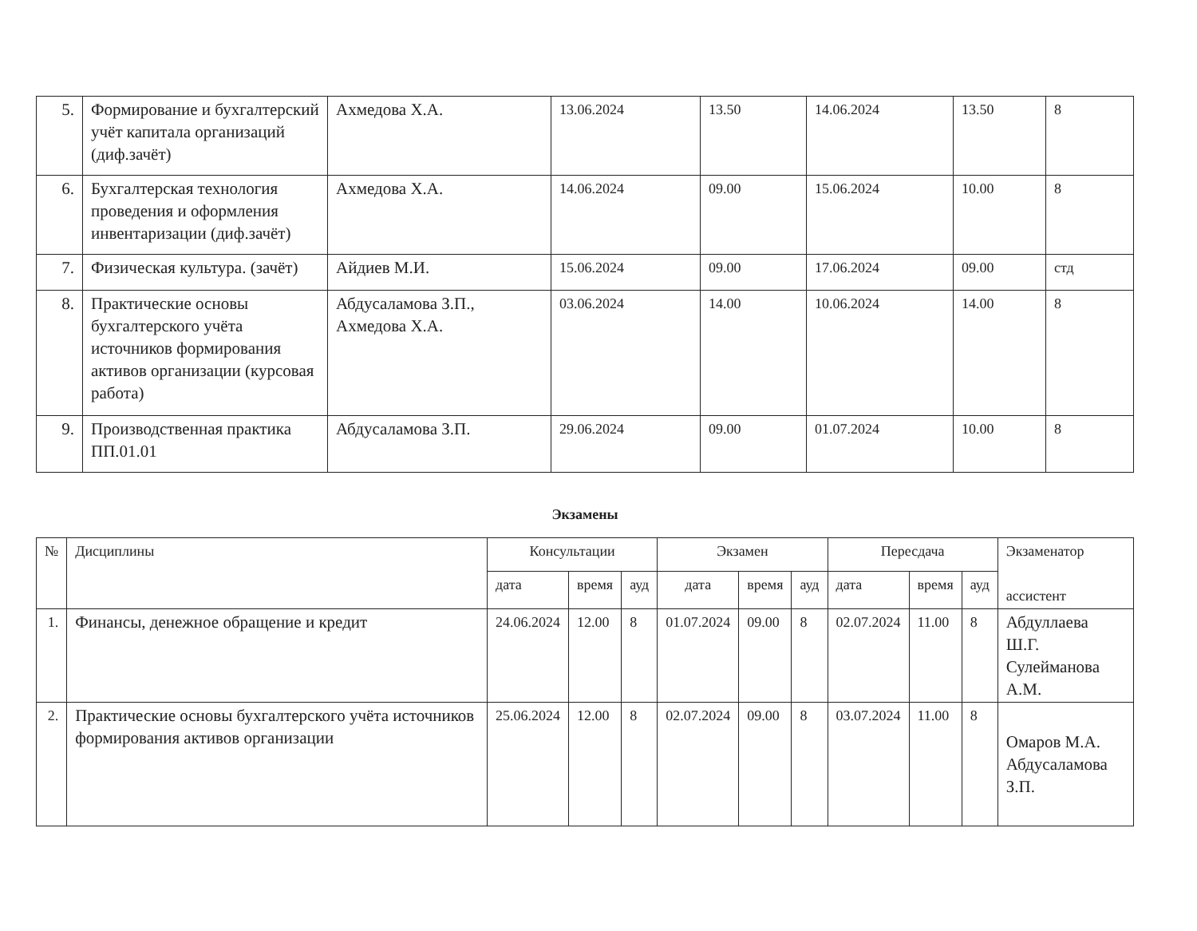| 5. | Формирование и бухгалтерский учёт капитала организаций (диф.зачёт) | Ахмедова Х.А. | 13.06.2024 | 13.50 | 14.06.2024 | 13.50 | 8 |
| 6. | Бухгалтерская технология проведения и оформления инвентаризации (диф.зачёт) | Ахмедова Х.А. | 14.06.2024 | 09.00 | 15.06.2024 | 10.00 | 8 |
| 7. | Физическая культура. (зачёт) | Айдиев М.И. | 15.06.2024 | 09.00 | 17.06.2024 | 09.00 | стд |
| 8. | Практические основы бухгалтерского учёта источников формирования активов организации (курсовая работа) | Абдусаламова З.П., Ахмедова Х.А. | 03.06.2024 | 14.00 | 10.06.2024 | 14.00 | 8 |
| 9. | Производственная практика ПП.01.01 | Абдусаламова З.П. | 29.06.2024 | 09.00 | 01.07.2024 | 10.00 | 8 |
Экзамены
| № | Дисциплины | Консультации | | | Экзамен | | | Пересдача | | | Экзаменатор ассистент |
| --- | --- | --- | --- | --- | --- | --- | --- | --- | --- | --- | --- |
| | | дата | время | ауд | дата | время | ауд | дата | время | ауд | |
| 1. | Финансы, денежное обращение и кредит | 24.06.2024 | 12.00 | 8 | 01.07.2024 | 09.00 | 8 | 02.07.2024 | 11.00 | 8 | Абдуллаева Ш.Г. Сулейманова А.М. |
| 2. | Практические основы бухгалтерского учёта источников формирования активов организации | 25.06.2024 | 12.00 | 8 | 02.07.2024 | 09.00 | 8 | 03.07.2024 | 11.00 | 8 | Омаров М.А. Абдусаламова З.П. |